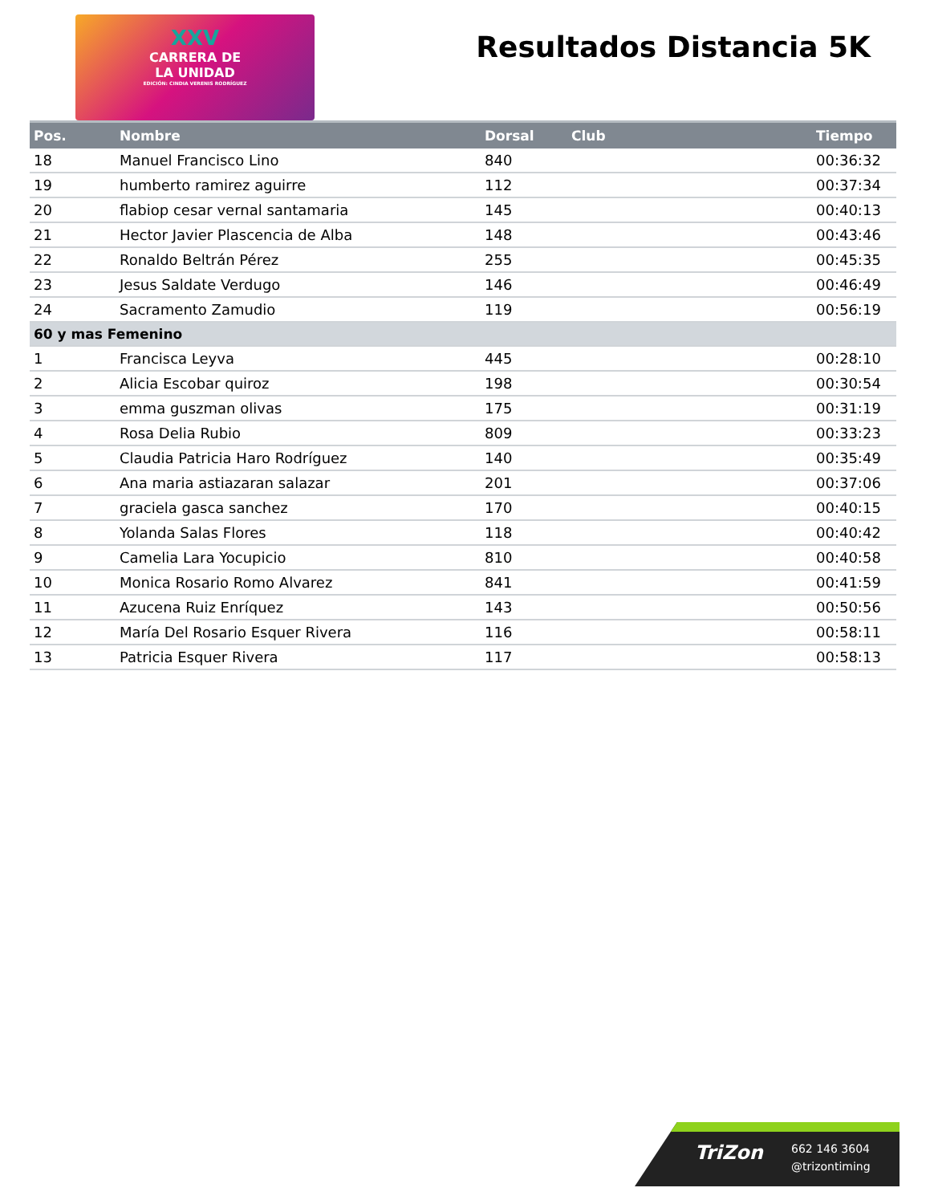XXV
CARRERA DE
LA UNIDAD
EDICIÓN: CINDIA VERENIS RODRÍGUEZ
Resultados Distancia 5K
| Pos. | Nombre | Dorsal | Club | Tiempo |
| --- | --- | --- | --- | --- |
| 18 | Manuel Francisco Lino | 840 | | 00:36:32 |
| 19 | humberto ramirez aguirre | 112 | | 00:37:34 |
| 20 | flabiop cesar vernal santamaria | 145 | | 00:40:13 |
| 21 | Hector Javier Plascencia de Alba | 148 | | 00:43:46 |
| 22 | Ronaldo Beltrán Pérez | 255 | | 00:45:35 |
| 23 | Jesus Saldate Verdugo | 146 | | 00:46:49 |
| 24 | Sacramento Zamudio | 119 | | 00:56:19 |
| 60 y mas Femenino | | | | |
| 1 | Francisca Leyva | 445 | | 00:28:10 |
| 2 | Alicia Escobar quiroz | 198 | | 00:30:54 |
| 3 | emma guszman olivas | 175 | | 00:31:19 |
| 4 | Rosa Delia Rubio | 809 | | 00:33:23 |
| 5 | Claudia Patricia Haro Rodríguez | 140 | | 00:35:49 |
| 6 | Ana maria astiazaran salazar | 201 | | 00:37:06 |
| 7 | graciela gasca sanchez | 170 | | 00:40:15 |
| 8 | Yolanda Salas Flores | 118 | | 00:40:42 |
| 9 | Camelia Lara Yocupicio | 810 | | 00:40:58 |
| 10 | Monica Rosario Romo Alvarez | 841 | | 00:41:59 |
| 11 | Azucena Ruiz Enríquez | 143 | | 00:50:56 |
| 12 | María Del Rosario Esquer Rivera | 116 | | 00:58:11 |
| 13 | Patricia Esquer Rivera | 117 | | 00:58:13 |
TriZon
662 146 3604
@trizontiming